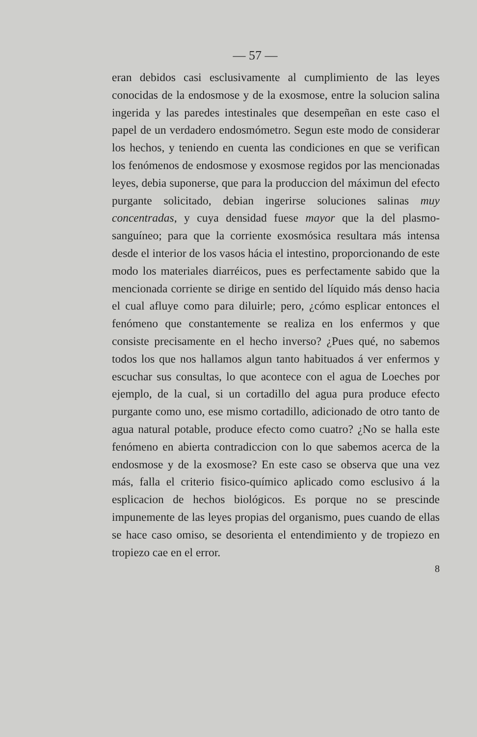— 57 —
eran debidos casi esclusivamente al cumplimiento de las leyes conocidas de la endosmose y de la exosmose, entre la solucion salina ingerida y las paredes intestinales que desempeñan en este caso el papel de un verdadero endosmómetro. Segun este modo de considerar los hechos, y teniendo en cuenta las condiciones en que se verifican los fenómenos de endosmose y exosmose regidos por las mencionadas leyes, debia suponerse, que para la produccion del máximun del efecto purgante solicitado, debian ingerirse soluciones salinas muy concentradas, y cuya densidad fuese mayor que la del plasmo-sanguíneo; para que la corriente exosmósica resultara más intensa desde el interior de los vasos hácia el intestino, proporcionando de este modo los materiales diarréicos, pues es perfectamente sabido que la mencionada corriente se dirige en sentido del líquido más denso hacia el cual afluye como para diluirle; pero, ¿cómo esplicar entonces el fenómeno que constantemente se realiza en los enfermos y que consiste precisamente en el hecho inverso? ¿Pues qué, no sabemos todos los que nos hallamos algun tanto habituados á ver enfermos y escuchar sus consultas, lo que acontece con el agua de Loeches por ejemplo, de la cual, si un cortadillo del agua pura produce efecto purgante como uno, ese mismo cortadillo, adicionado de otro tanto de agua natural potable, produce efecto como cuatro? ¿No se halla este fenómeno en abierta contradiccion con lo que sabemos acerca de la endosmose y de la exosmose? En este caso se observa que una vez más, falla el criterio fisico-químico aplicado como esclusivo á la esplicacion de hechos biológicos. Es porque no se prescinde impunemente de las leyes propias del organismo, pues cuando de ellas se hace caso omiso, se desorienta el entendimiento y de tropiezo en tropiezo cae en el error.
8